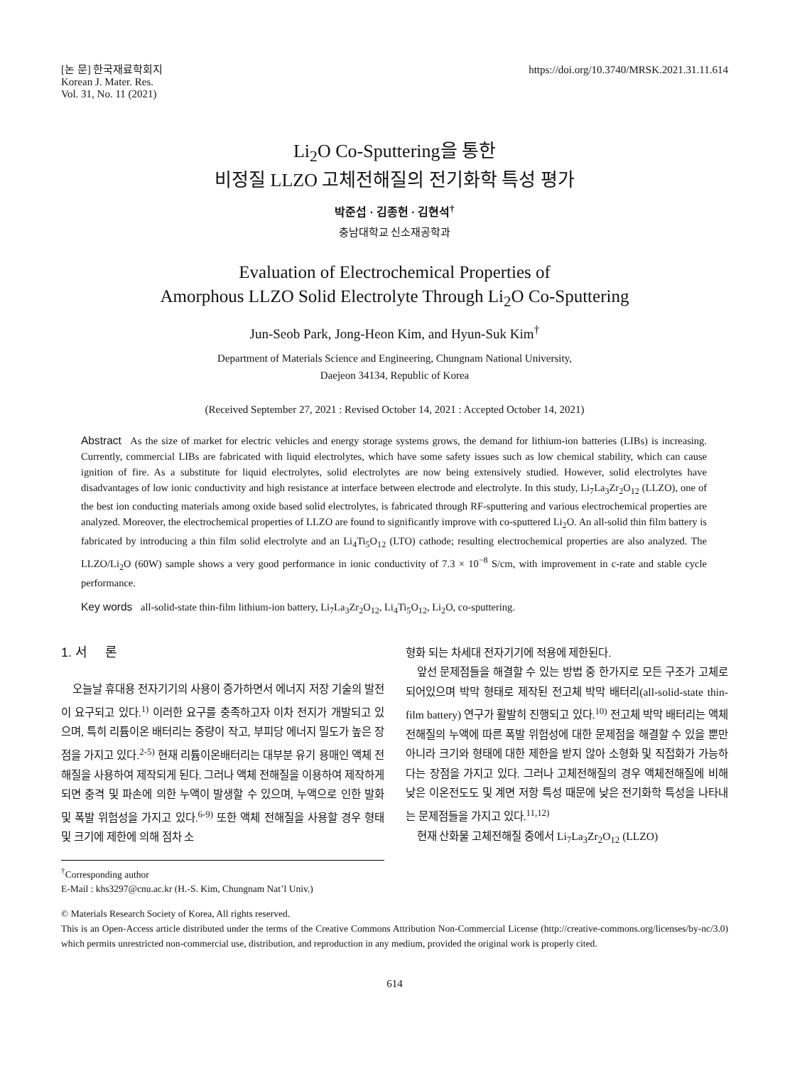[논 문] 한국재료학회지
Korean J. Mater. Res.
Vol. 31, No. 11 (2021)
https://doi.org/10.3740/MRSK.2021.31.11.614
Li<sub>2</sub>O Co-Sputtering을 통한
비정질 LLZO 고체전해질의 전기화학 특성 평가
박준섭 · 김종헌 · 김현석<sup>†</sup>
충남대학교 신소재공학과
Evaluation of Electrochemical Properties of
Amorphous LLZO Solid Electrolyte Through Li<sub>2</sub>O Co-Sputtering
Jun-Seob Park, Jong-Heon Kim, and Hyun-Suk Kim<sup>†</sup>
Department of Materials Science and Engineering, Chungnam National University,
Daejeon 34134, Republic of Korea
(Received September 27, 2021 : Revised October 14, 2021 : Accepted October 14, 2021)
Abstract As the size of market for electric vehicles and energy storage systems grows, the demand for lithium-ion batteries (LIBs) is increasing. Currently, commercial LIBs are fabricated with liquid electrolytes, which have some safety issues such as low chemical stability, which can cause ignition of fire. As a substitute for liquid electrolytes, solid electrolytes are now being extensively studied. However, solid electrolytes have disadvantages of low ionic conductivity and high resistance at interface between electrode and electrolyte. In this study, Li<sub>7</sub>La<sub>3</sub>Zr<sub>2</sub>O<sub>12</sub> (LLZO), one of the best ion conducting materials among oxide based solid electrolytes, is fabricated through RF-sputtering and various electrochemical properties are analyzed. Moreover, the electrochemical properties of LLZO are found to significantly improve with co-sputtered Li<sub>2</sub>O. An all-solid thin film battery is fabricated by introducing a thin film solid electrolyte and an Li<sub>4</sub>Ti<sub>5</sub>O<sub>12</sub> (LTO) cathode; resulting electrochemical properties are also analyzed. The LLZO/Li<sub>2</sub>O (60W) sample shows a very good performance in ionic conductivity of 7.3 × 10<sup>−8</sup> S/cm, with improvement in c-rate and stable cycle performance.
Key words all-solid-state thin-film lithium-ion battery, Li<sub>7</sub>La<sub>3</sub>Zr<sub>2</sub>O<sub>12</sub>, Li<sub>4</sub>Ti<sub>5</sub>O<sub>12</sub>, Li<sub>2</sub>O, co-sputtering.
1. 서 론
오늘날 휴대용 전자기기의 사용이 증가하면서 에너지 저장 기술의 발전이 요구되고 있다.<sup>1)</sup> 이러한 요구를 충족하고자 이차 전지가 개발되고 있으며, 특히 리튬이온 배터리는 중량이 작고, 부피당 에너지 밀도가 높은 장점을 가지고 있다.<sup>2-5)</sup> 현재 리튬이온배터리는 대부분 유기 용매인 액체 전해질을 사용하여 제작되게 된다. 그러나 액체 전해질을 이용하여 제작하게 되면 충격 및 파손에 의한 누액이 발생할 수 있으며, 누액으로 인한 발화 및 폭발 위험성을 가지고 있다.<sup>6-9)</sup> 또한 액체 전해질을 사용할 경우 형태 및 크기에 제한에 의해 점차 소
<sup>†</sup> Corresponding author
E-Mail : khs3297@cnu.ac.kr (H.-S. Kim, Chungnam Nat’l Univ.)
형화 되는 차세대 전자기기에 적용에 제한된다.
앞선 문제점들을 해결할 수 있는 방법 중 한가지로 모든 구조가 고체로 되어있으며 박막 형태로 제작된 전고체 박막 배터리(all-solid-state thin-film battery) 연구가 활발히 진행되고 있다.<sup>10)</sup> 전고체 박막 배터리는 액체전해질의 누액에 따른 폭발 위험성에 대한 문제점을 해결할 수 있을 뿐만 아니라 크기와 형태에 대한 제한을 받지 않아 소형화 및 직접화가 가능하다는 장점을 가지고 있다. 그러나 고체전해질의 경우 액체전해질에 비해 낮은 이온전도도 및 계면 저항 특성 때문에 낮은 전기화학 특성을 나타내는 문제점들을 가지고 있다.<sup>11,12)</sup>
현재 산화물 고체전해질 중에서 Li<sub>7</sub>La<sub>3</sub>Zr<sub>2</sub>O<sub>12</sub> (LLZO)
© Materials Research Society of Korea, All rights reserved.
This is an Open-Access article distributed under the terms of the Creative Commons Attribution Non-Commercial License (http://creative-commons.org/licenses/by-nc/3.0) which permits unrestricted non-commercial use, distribution, and reproduction in any medium, provided the original work is properly cited.
614